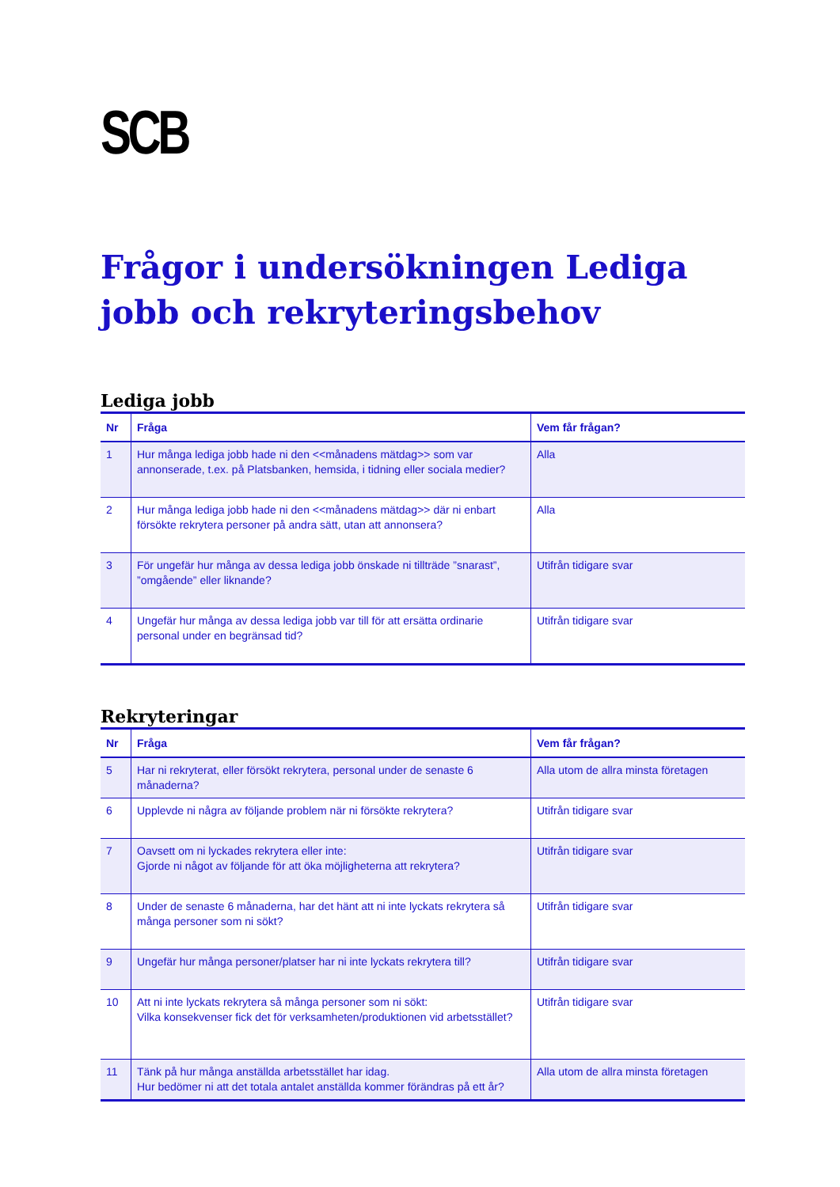SCB
Frågor i undersökningen Lediga jobb och rekryteringsbehov
Lediga jobb
| Nr | Fråga | Vem får frågan? |
| --- | --- | --- |
| 1 | Hur många lediga jobb hade ni den <<månadens mätdag>> som var annonserade, t.ex. på Platsbanken, hemsida, i tidning eller sociala medier? | Alla |
| 2 | Hur många lediga jobb hade ni den <<månadens mätdag>> där ni enbart försökte rekrytera personer på andra sätt, utan att annonsera? | Alla |
| 3 | För ungefär hur många av dessa lediga jobb önskade ni tillträde ”snarast”, ”omgående” eller liknande? | Utifrån tidigare svar |
| 4 | Ungefär hur många av dessa lediga jobb var till för att ersätta ordinarie personal under en begränsad tid? | Utifrån tidigare svar |
Rekryteringar
| Nr | Fråga | Vem får frågan? |
| --- | --- | --- |
| 5 | Har ni rekryterat, eller försökt rekrytera, personal under de senaste 6 månaderna? | Alla utom de allra minsta företagen |
| 6 | Upplevde ni några av följande problem när ni försökte rekrytera? | Utifrån tidigare svar |
| 7 | Oavsett om ni lyckades rekrytera eller inte: Gjorde ni något av följande för att öka möjligheterna att rekrytera? | Utifrån tidigare svar |
| 8 | Under de senaste 6 månaderna, har det hänt att ni inte lyckats rekrytera så många personer som ni sökt? | Utifrån tidigare svar |
| 9 | Ungefär hur många personer/platser har ni inte lyckats rekrytera till? | Utifrån tidigare svar |
| 10 | Att ni inte lyckats rekrytera så många personer som ni sökt: Vilka konsekvenser fick det för verksamheten/produktionen vid arbetsstället? | Utifrån tidigare svar |
| 11 | Tänk på hur många anställda arbetsstället har idag. Hur bedömer ni att det totala antalet anställda kommer förändras på ett år? | Alla utom de allra minsta företagen |